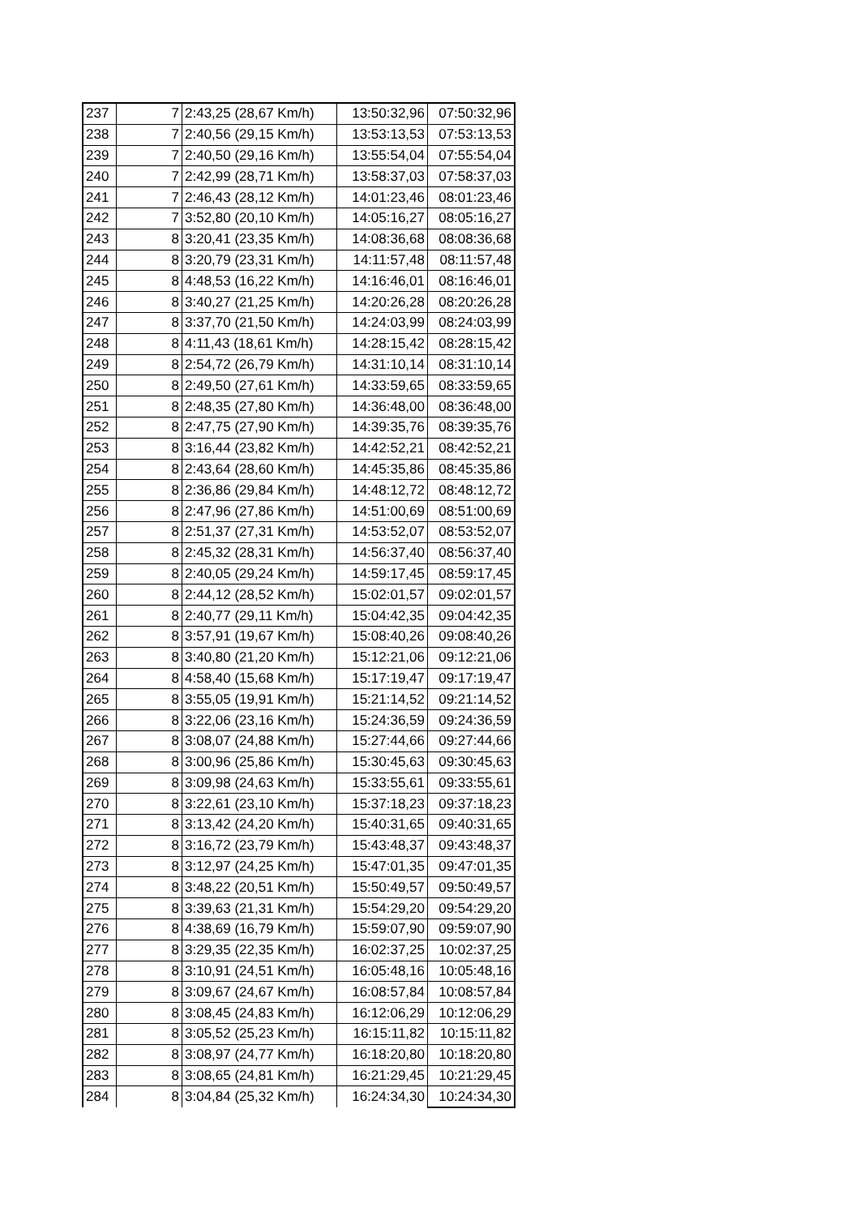| 237 | 7 | 2:43,25 (28,67 Km/h) | 13:50:32,96 | 07:50:32,96 |
| 238 | 7 | 2:40,56 (29,15 Km/h) | 13:53:13,53 | 07:53:13,53 |
| 239 | 7 | 2:40,50 (29,16 Km/h) | 13:55:54,04 | 07:55:54,04 |
| 240 | 7 | 2:42,99 (28,71 Km/h) | 13:58:37,03 | 07:58:37,03 |
| 241 | 7 | 2:46,43 (28,12 Km/h) | 14:01:23,46 | 08:01:23,46 |
| 242 | 7 | 3:52,80 (20,10 Km/h) | 14:05:16,27 | 08:05:16,27 |
| 243 | 8 | 3:20,41 (23,35 Km/h) | 14:08:36,68 | 08:08:36,68 |
| 244 | 8 | 3:20,79 (23,31 Km/h) | 14:11:57,48 | 08:11:57,48 |
| 245 | 8 | 4:48,53 (16,22 Km/h) | 14:16:46,01 | 08:16:46,01 |
| 246 | 8 | 3:40,27 (21,25 Km/h) | 14:20:26,28 | 08:20:26,28 |
| 247 | 8 | 3:37,70 (21,50 Km/h) | 14:24:03,99 | 08:24:03,99 |
| 248 | 8 | 4:11,43 (18,61 Km/h) | 14:28:15,42 | 08:28:15,42 |
| 249 | 8 | 2:54,72 (26,79 Km/h) | 14:31:10,14 | 08:31:10,14 |
| 250 | 8 | 2:49,50 (27,61 Km/h) | 14:33:59,65 | 08:33:59,65 |
| 251 | 8 | 2:48,35 (27,80 Km/h) | 14:36:48,00 | 08:36:48,00 |
| 252 | 8 | 2:47,75 (27,90 Km/h) | 14:39:35,76 | 08:39:35,76 |
| 253 | 8 | 3:16,44 (23,82 Km/h) | 14:42:52,21 | 08:42:52,21 |
| 254 | 8 | 2:43,64 (28,60 Km/h) | 14:45:35,86 | 08:45:35,86 |
| 255 | 8 | 2:36,86 (29,84 Km/h) | 14:48:12,72 | 08:48:12,72 |
| 256 | 8 | 2:47,96 (27,86 Km/h) | 14:51:00,69 | 08:51:00,69 |
| 257 | 8 | 2:51,37 (27,31 Km/h) | 14:53:52,07 | 08:53:52,07 |
| 258 | 8 | 2:45,32 (28,31 Km/h) | 14:56:37,40 | 08:56:37,40 |
| 259 | 8 | 2:40,05 (29,24 Km/h) | 14:59:17,45 | 08:59:17,45 |
| 260 | 8 | 2:44,12 (28,52 Km/h) | 15:02:01,57 | 09:02:01,57 |
| 261 | 8 | 2:40,77 (29,11 Km/h) | 15:04:42,35 | 09:04:42,35 |
| 262 | 8 | 3:57,91 (19,67 Km/h) | 15:08:40,26 | 09:08:40,26 |
| 263 | 8 | 3:40,80 (21,20 Km/h) | 15:12:21,06 | 09:12:21,06 |
| 264 | 8 | 4:58,40 (15,68 Km/h) | 15:17:19,47 | 09:17:19,47 |
| 265 | 8 | 3:55,05 (19,91 Km/h) | 15:21:14,52 | 09:21:14,52 |
| 266 | 8 | 3:22,06 (23,16 Km/h) | 15:24:36,59 | 09:24:36,59 |
| 267 | 8 | 3:08,07 (24,88 Km/h) | 15:27:44,66 | 09:27:44,66 |
| 268 | 8 | 3:00,96 (25,86 Km/h) | 15:30:45,63 | 09:30:45,63 |
| 269 | 8 | 3:09,98 (24,63 Km/h) | 15:33:55,61 | 09:33:55,61 |
| 270 | 8 | 3:22,61 (23,10 Km/h) | 15:37:18,23 | 09:37:18,23 |
| 271 | 8 | 3:13,42 (24,20 Km/h) | 15:40:31,65 | 09:40:31,65 |
| 272 | 8 | 3:16,72 (23,79 Km/h) | 15:43:48,37 | 09:43:48,37 |
| 273 | 8 | 3:12,97 (24,25 Km/h) | 15:47:01,35 | 09:47:01,35 |
| 274 | 8 | 3:48,22 (20,51 Km/h) | 15:50:49,57 | 09:50:49,57 |
| 275 | 8 | 3:39,63 (21,31 Km/h) | 15:54:29,20 | 09:54:29,20 |
| 276 | 8 | 4:38,69 (16,79 Km/h) | 15:59:07,90 | 09:59:07,90 |
| 277 | 8 | 3:29,35 (22,35 Km/h) | 16:02:37,25 | 10:02:37,25 |
| 278 | 8 | 3:10,91 (24,51 Km/h) | 16:05:48,16 | 10:05:48,16 |
| 279 | 8 | 3:09,67 (24,67 Km/h) | 16:08:57,84 | 10:08:57,84 |
| 280 | 8 | 3:08,45 (24,83 Km/h) | 16:12:06,29 | 10:12:06,29 |
| 281 | 8 | 3:05,52 (25,23 Km/h) | 16:15:11,82 | 10:15:11,82 |
| 282 | 8 | 3:08,97 (24,77 Km/h) | 16:18:20,80 | 10:18:20,80 |
| 283 | 8 | 3:08,65 (24,81 Km/h) | 16:21:29,45 | 10:21:29,45 |
| 284 | 8 | 3:04,84 (25,32 Km/h) | 16:24:34,30 | 10:24:34,30 |